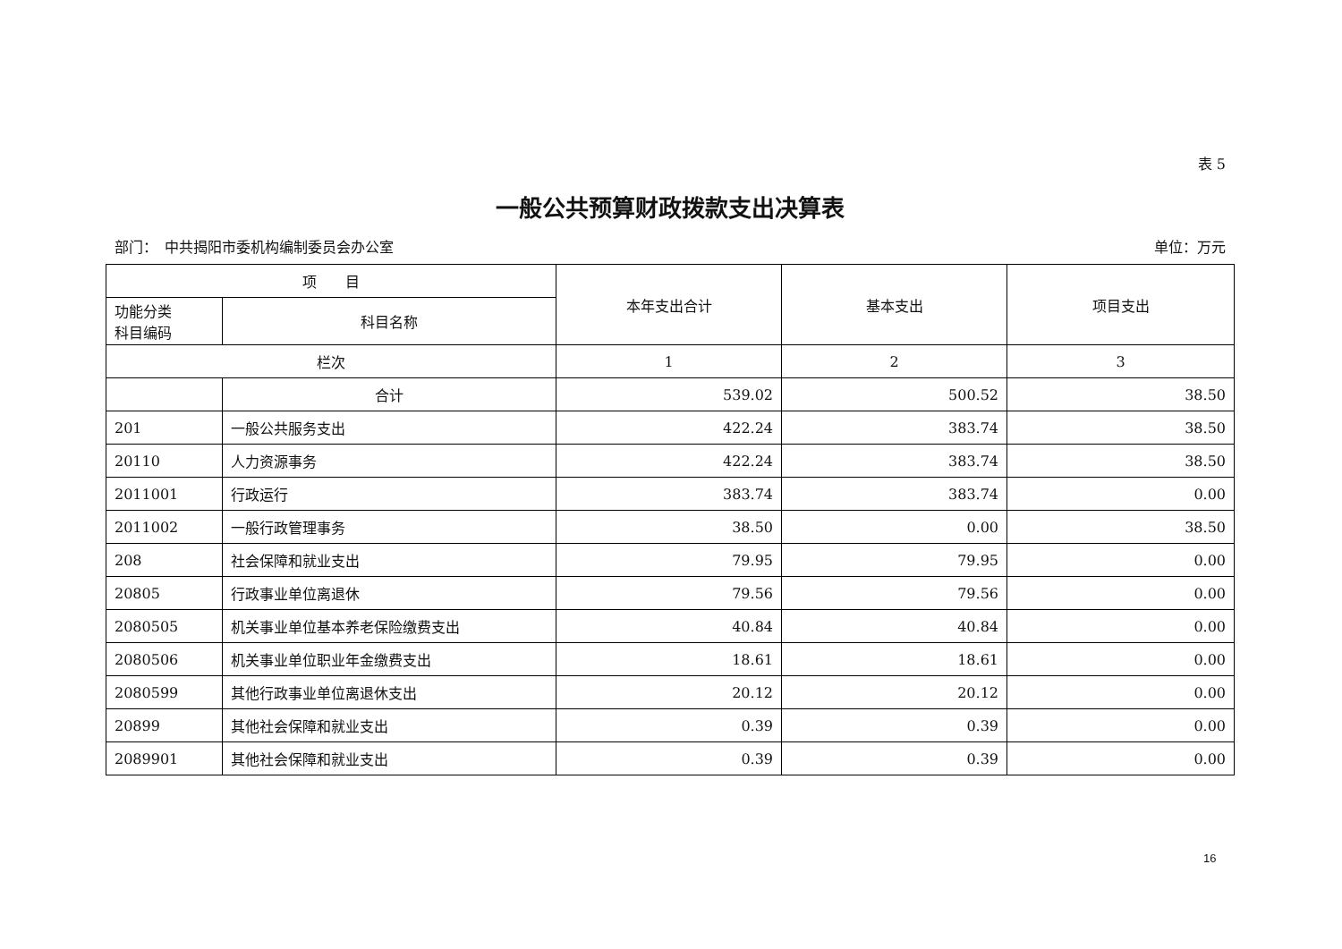表 5
一般公共预算财政拨款支出决算表
部门：　中共揭阳市委机构编制委员会办公室 单位：万元
| 项 目 | | 本年支出合计 | 基本支出 | 项目支出 |
| --- | --- | --- | --- | --- |
| 功能分类 科目编码 | 科目名称 | | | |
| 栏次 | | 1 | 2 | 3 |
| | 合计 | 539.02 | 500.52 | 38.50 |
| 201 | 一般公共服务支出 | 422.24 | 383.74 | 38.50 |
| 20110 | 人力资源事务 | 422.24 | 383.74 | 38.50 |
| 2011001 | 行政运行 | 383.74 | 383.74 | 0.00 |
| 2011002 | 一般行政管理事务 | 38.50 | 0.00 | 38.50 |
| 208 | 社会保障和就业支出 | 79.95 | 79.95 | 0.00 |
| 20805 | 行政事业单位离退休 | 79.56 | 79.56 | 0.00 |
| 2080505 | 机关事业单位基本养老保险缴费支出 | 40.84 | 40.84 | 0.00 |
| 2080506 | 机关事业单位职业年金缴费支出 | 18.61 | 18.61 | 0.00 |
| 2080599 | 其他行政事业单位离退休支出 | 20.12 | 20.12 | 0.00 |
| 20899 | 其他社会保障和就业支出 | 0.39 | 0.39 | 0.00 |
| 2089901 | 其他社会保障和就业支出 | 0.39 | 0.39 | 0.00 |
16